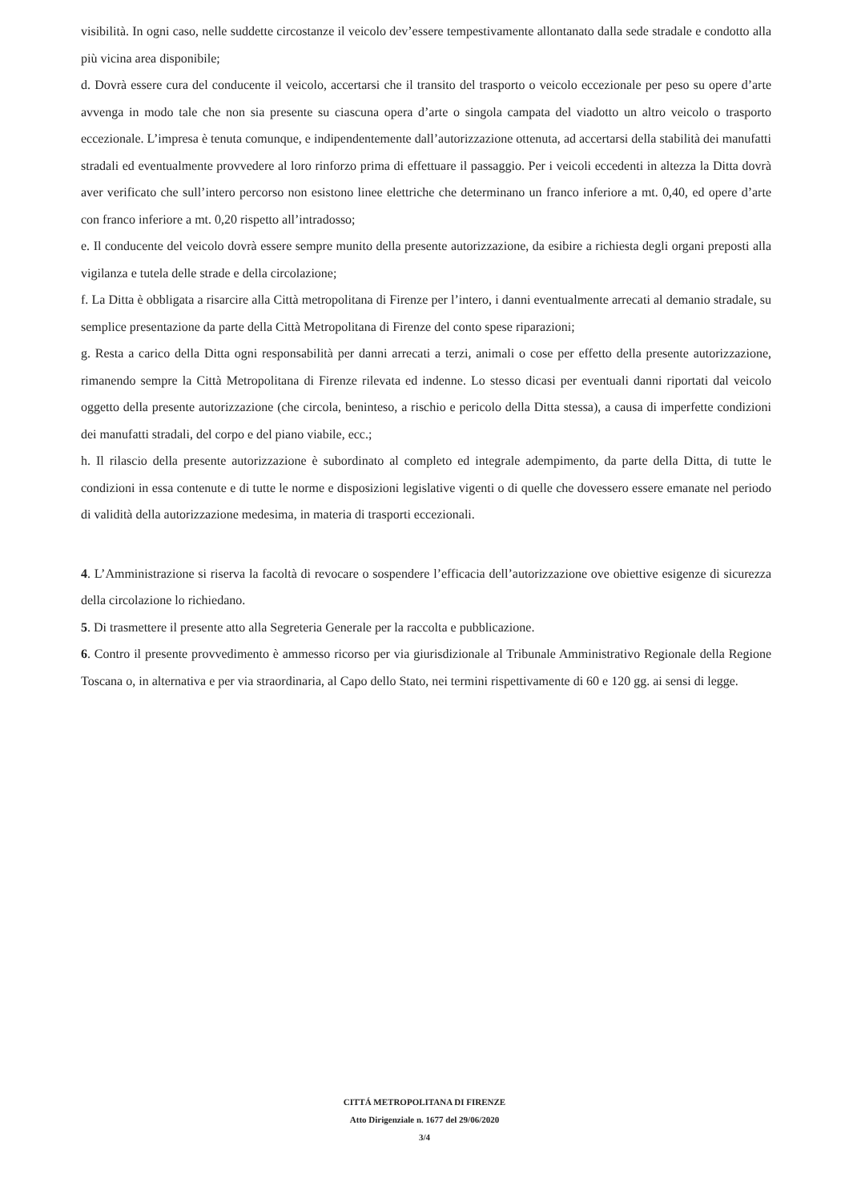visibilità. In ogni caso, nelle suddette circostanze il veicolo dev’essere tempestivamente allontanato dalla sede stradale e condotto alla più vicina area disponibile;
d. Dovrà essere cura del conducente il veicolo, accertarsi che il transito del trasporto o veicolo eccezionale per peso su opere d’arte avvenga in modo tale che non sia presente su ciascuna opera d’arte o singola campata del viadotto un altro veicolo o trasporto eccezionale. L’impresa è tenuta comunque, e indipendentemente dall’autorizzazione ottenuta, ad accertarsi della stabilità dei manufatti stradali ed eventualmente provvedere al loro rinforzo prima di effettuare il passaggio. Per i veicoli eccedenti in altezza la Ditta dovrà aver verificato che sull’intero percorso non esistono linee elettriche che determinano un franco inferiore a mt. 0,40, ed opere d’arte con franco inferiore a mt. 0,20 rispetto all’intradosso;
e. Il conducente del veicolo dovrà essere sempre munito della presente autorizzazione, da esibire a richiesta degli organi preposti alla vigilanza e tutela delle strade e della circolazione;
f. La Ditta è obbligata a risarcire alla Città metropolitana di Firenze per l’intero, i danni eventualmente arrecati al demanio stradale, su semplice presentazione da parte della Città Metropolitana di Firenze del conto spese riparazioni;
g. Resta a carico della Ditta ogni responsabilità per danni arrecati a terzi, animali o cose per effetto della presente autorizzazione, rimanendo sempre la Città Metropolitana di Firenze rilevata ed indenne. Lo stesso dicasi per eventuali danni riportati dal veicolo oggetto della presente autorizzazione (che circola, beninteso, a rischio e pericolo della Ditta stessa), a causa di imperfette condizioni dei manufatti stradali, del corpo e del piano viabile, ecc.;
h. Il rilascio della presente autorizzazione è subordinato al completo ed integrale adempimento, da parte della Ditta, di tutte le condizioni in essa contenute e di tutte le norme e disposizioni legislative vigenti o di quelle che dovessero essere emanate nel periodo di validità della autorizzazione medesima, in materia di trasporti eccezionali.
4. L’Amministrazione si riserva la facoltà di revocare o sospendere l’efficacia dell’autorizzazione ove obiettive esigenze di sicurezza della circolazione lo richiedano.
5. Di trasmettere il presente atto alla Segreteria Generale per la raccolta e pubblicazione.
6. Contro il presente provvedimento è ammesso ricorso per via giurisdizionale al Tribunale Amministrativo Regionale della Regione Toscana o, in alternativa e per via straordinaria, al Capo dello Stato, nei termini rispettivamente di 60 e 120 gg. ai sensi di legge.
CITTÁ METROPOLITANA DI FIRENZE
Atto Dirigenziale n. 1677 del 29/06/2020
3/4